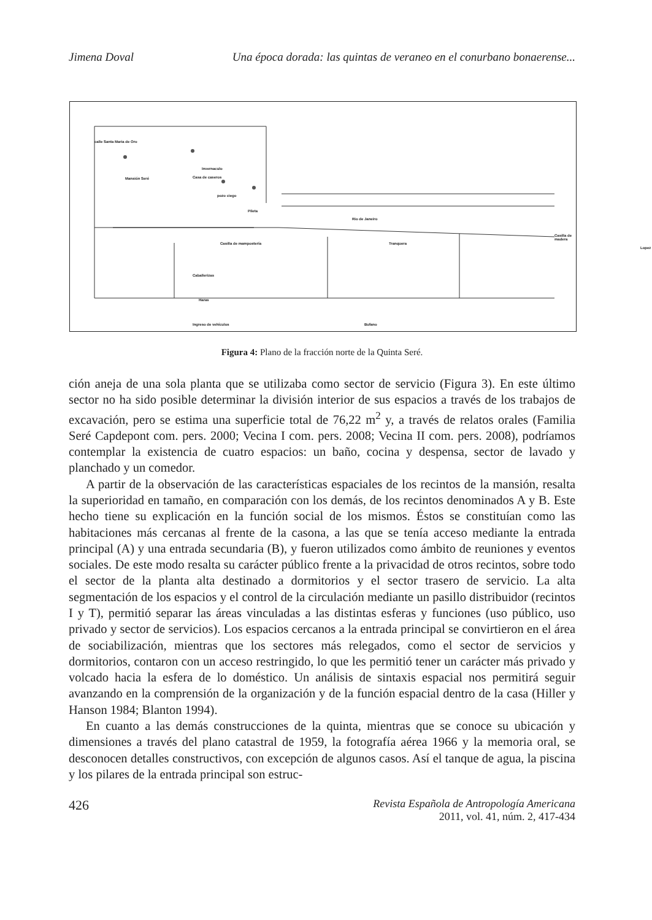Jimena Doval Una época dorada: las quintas de veraneo en el conurbano bonaerense...
calle Santa Maria de Oro
Mansión Seré
Invernaculo
Casa de caseros
pozo ciego
Pileta
Rio de Janeiro
Casilla de mampostería Tranquera
Casilla de madera
Lopez
Caballerizas
Haras
Ingreso de vehículos Bufano
Figura 4: Plano de la fracción norte de la Quinta Seré.
ción aneja de una sola planta que se utilizaba como sector de servicio (Figura 3). En este último sector no ha sido posible determinar la división interior de sus espacios a través de los trabajos de excavación, pero se estima una superficie total de 76,22 m<sup>2</sup> y, a través de relatos orales (Familia Seré Capdepont com. pers. 2000; Vecina I com. pers. 2008; Vecina II com. pers. 2008), podríamos contemplar la existencia de cuatro espacios: un baño, cocina y despensa, sector de lavado y planchado y un comedor.
A partir de la observación de las características espaciales de los recintos de la mansión, resalta la superioridad en tamaño, en comparación con los demás, de los recintos denominados A y B. Este hecho tiene su explicación en la función social de los mismos. Éstos se constituían como las habitaciones más cercanas al frente de la casona, a las que se tenía acceso mediante la entrada principal (A) y una entrada secundaria (B), y fueron utilizados como ámbito de reuniones y eventos sociales. De este modo resalta su carácter público frente a la privacidad de otros recintos, sobre todo el sector de la planta alta destinado a dormitorios y el sector trasero de servicio. La alta segmentación de los espacios y el control de la circulación mediante un pasillo distribuidor (recintos I y T), permitió separar las áreas vinculadas a las distintas esferas y funciones (uso público, uso privado y sector de servicios). Los espacios cercanos a la entrada principal se convirtieron en el área de sociabilización, mientras que los sectores más relegados, como el sector de servicios y dormitorios, contaron con un acceso restringido, lo que les permitió tener un carácter más privado y volcado hacia la esfera de lo doméstico. Un análisis de sintaxis espacial nos permitirá seguir avanzando en la comprensión de la organización y de la función espacial dentro de la casa (Hiller y Hanson 1984; Blanton 1994).
En cuanto a las demás construcciones de la quinta, mientras que se conoce su ubicación y dimensiones a través del plano catastral de 1959, la fotografía aérea 1966 y la memoria oral, se desconocen detalles constructivos, con excepción de algunos casos. Así el tanque de agua, la piscina y los pilares de la entrada principal son estruc-
426 Revista Española de Antropología Americana
2011, vol. 41, núm. 2, 417-434